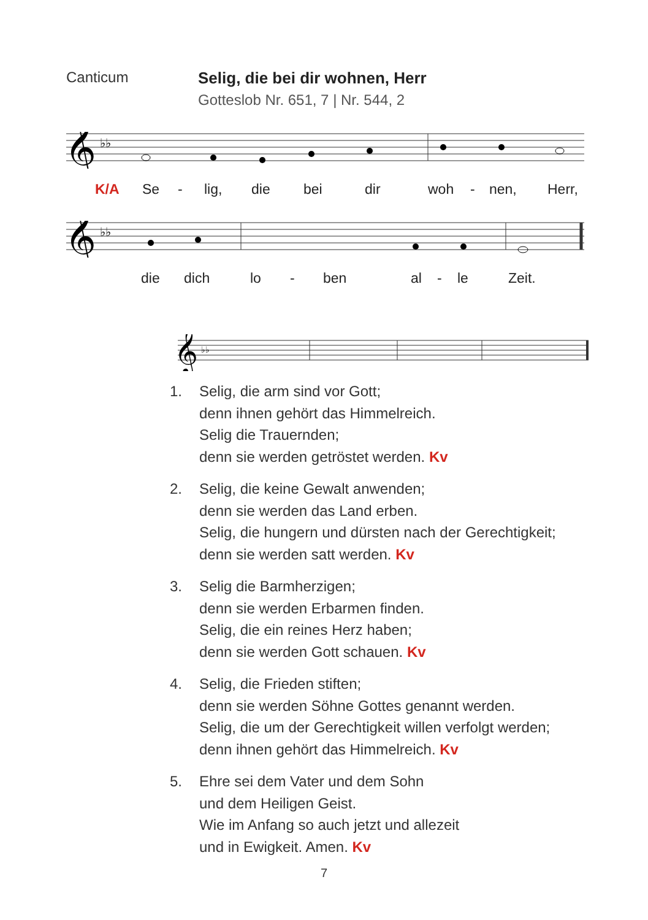Canticum Selig, die bei dir wohnen, Herr
Gotteslob Nr. 651, 7 | Nr. 544, 2
𝄞
♭♭
K/A Se - lig, die bei dir woh - nen, Herr,
𝄞
♭♭
die dich lo - ben al - le Zeit.
𝄞
♭♭
1. Selig, die arm sind vor Gott;
denn ihnen gehört das Himmelreich.
Selig die Trauernden;
denn sie werden getröstet werden. Kv
2. Selig, die keine Gewalt anwenden;
denn sie werden das Land erben.
Selig, die hungern und dürsten nach der Gerechtigkeit;
denn sie werden satt werden. Kv
3. Selig die Barmherzigen;
denn sie werden Erbarmen finden.
Selig, die ein reines Herz haben;
denn sie werden Gott schauen. Kv
4. Selig, die Frieden stiften;
denn sie werden Söhne Gottes genannt werden.
Selig, die um der Gerechtigkeit willen verfolgt werden;
denn ihnen gehört das Himmelreich. Kv
5. Ehre sei dem Vater und dem Sohn
und dem Heiligen Geist.
Wie im Anfang so auch jetzt und allezeit
und in Ewigkeit. Amen. Kv
7